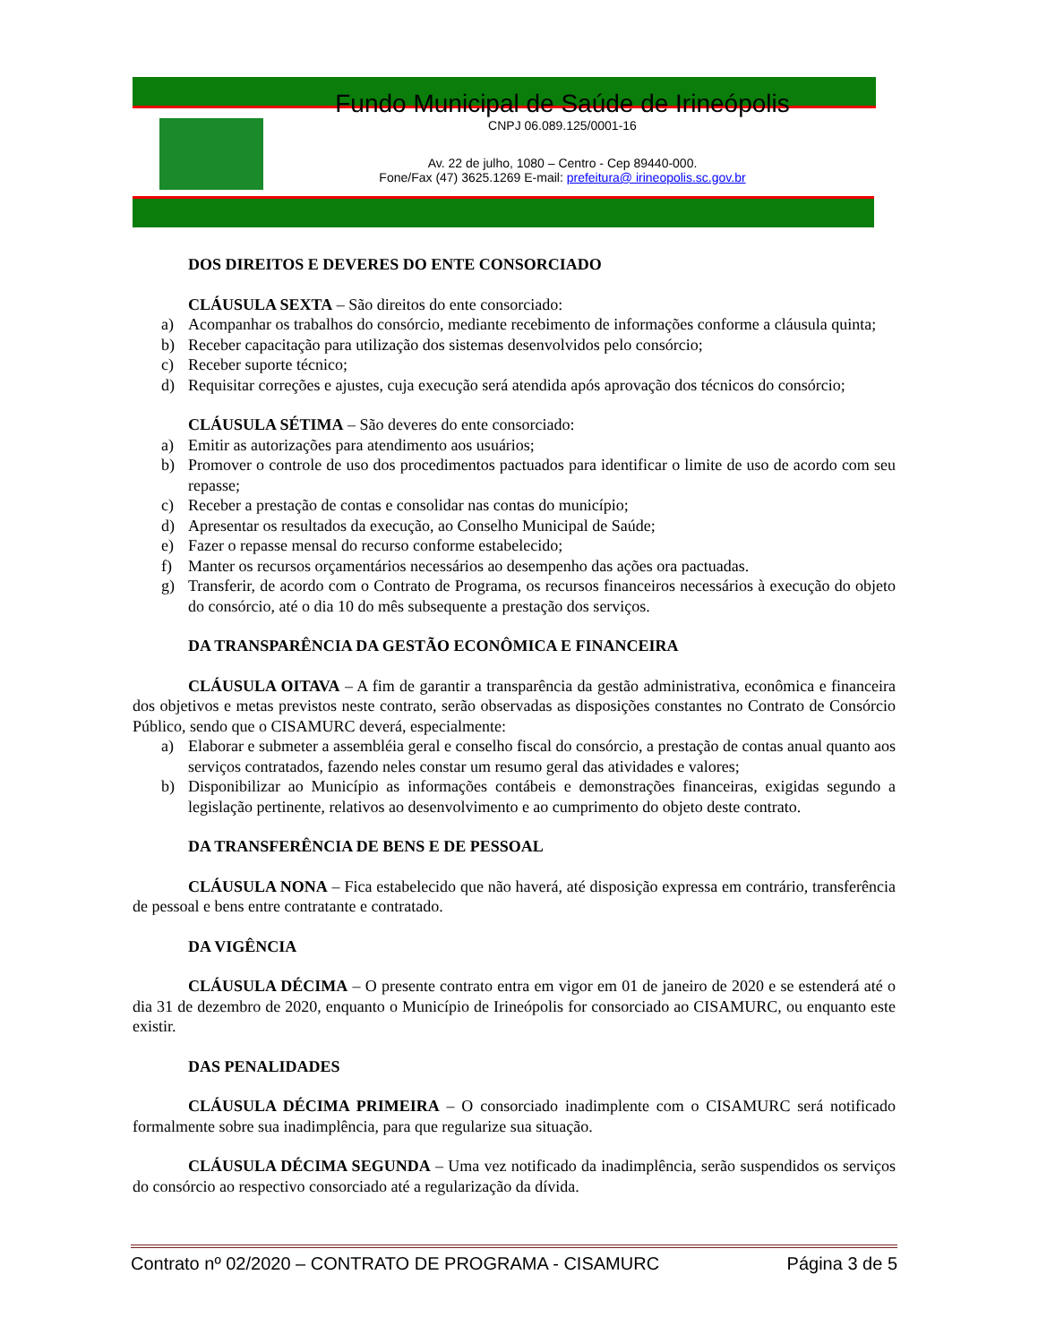Fundo Municipal de Saúde de Irineópolis
CNPJ 06.089.125/0001-16
Av. 22 de julho, 1080 – Centro - Cep 89440-000.
Fone/Fax (47) 3625.1269 E-mail: prefeitura@ irineopolis.sc.gov.br
DOS DIREITOS E DEVERES DO ENTE CONSORCIADO
CLÁUSULA SEXTA – São direitos do ente consorciado:
a) Acompanhar os trabalhos do consórcio, mediante recebimento de informações conforme a cláusula quinta;
b) Receber capacitação para utilização dos sistemas desenvolvidos pelo consórcio;
c) Receber suporte técnico;
d) Requisitar correções e ajustes, cuja execução será atendida após aprovação dos técnicos do consórcio;
CLÁUSULA SÉTIMA – São deveres do ente consorciado:
a) Emitir as autorizações para atendimento aos usuários;
b) Promover o controle de uso dos procedimentos pactuados para identificar o limite de uso de acordo com seu repasse;
c) Receber a prestação de contas e consolidar nas contas do município;
d) Apresentar os resultados da execução, ao Conselho Municipal de Saúde;
e) Fazer o repasse mensal do recurso conforme estabelecido;
f) Manter os recursos orçamentários necessários ao desempenho das ações ora pactuadas.
g) Transferir, de acordo com o Contrato de Programa, os recursos financeiros necessários à execução do objeto do consórcio, até o dia 10 do mês subsequente a prestação dos serviços.
DA TRANSPARÊNCIA DA GESTÃO ECONÔMICA E FINANCEIRA
CLÁUSULA OITAVA – A fim de garantir a transparência da gestão administrativa, econômica e financeira dos objetivos e metas previstos neste contrato, serão observadas as disposições constantes no Contrato de Consórcio Público, sendo que o CISAMURC deverá, especialmente:
a) Elaborar e submeter a assembléia geral e conselho fiscal do consórcio, a prestação de contas anual quanto aos serviços contratados, fazendo neles constar um resumo geral das atividades e valores;
b) Disponibilizar ao Município as informações contábeis e demonstrações financeiras, exigidas segundo a legislação pertinente, relativos ao desenvolvimento e ao cumprimento do objeto deste contrato.
DA TRANSFERÊNCIA DE BENS E DE PESSOAL
CLÁUSULA NONA – Fica estabelecido que não haverá, até disposição expressa em contrário, transferência de pessoal e bens entre contratante e contratado.
DA VIGÊNCIA
CLÁUSULA DÉCIMA – O presente contrato entra em vigor em 01 de janeiro de 2020 e se estenderá até o dia 31 de dezembro de 2020, enquanto o Município de Irineópolis for consorciado ao CISAMURC, ou enquanto este existir.
DAS PENALIDADES
CLÁUSULA DÉCIMA PRIMEIRA – O consorciado inadimplente com o CISAMURC será notificado formalmente sobre sua inadimplência, para que regularize sua situação.
CLÁUSULA DÉCIMA SEGUNDA – Uma vez notificado da inadimplência, serão suspendidos os serviços do consórcio ao respectivo consorciado até a regularização da dívida.
Contrato nº 02/2020 – CONTRATO DE PROGRAMA - CISAMURC Página 3 de 5